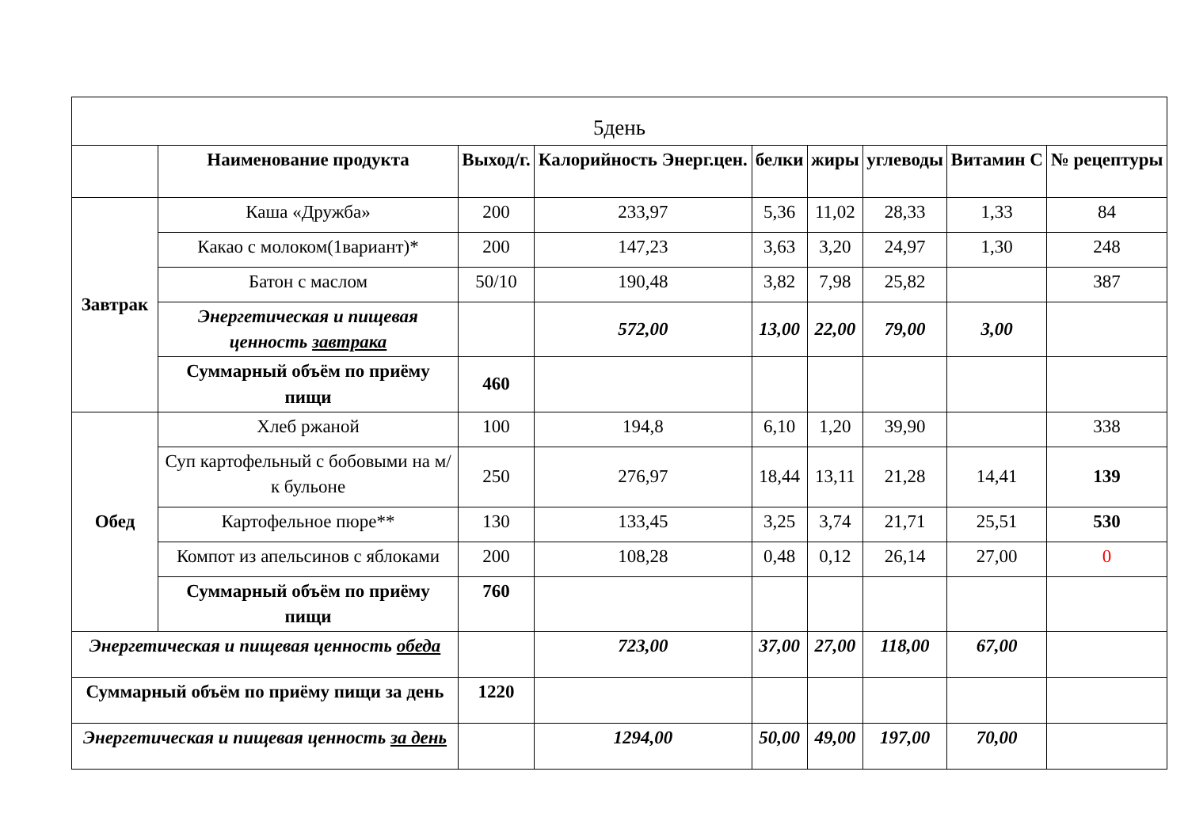| 5день | | | | | | | | |
| | Наименование продукта | Выход/г. | Калорийность Энерг.цен. | белки | жиры | углеводы | Витамин С | № рецептуры |
| Завтрак | Каша «Дружба» | 200 | 233,97 | 5,36 | 11,02 | 28,33 | 1,33 | 84 |
| | Какао с молоком(1вариант)* | 200 | 147,23 | 3,63 | 3,20 | 24,97 | 1,30 | 248 |
| | Батон с маслом | 50/10 | 190,48 | 3,82 | 7,98 | 25,82 | | 387 |
| | Энергетическая и пищевая ценность завтрака | | 572,00 | 13,00 | 22,00 | 79,00 | 3,00 | |
| | Суммарный объём по приёму пищи | 460 | | | | | | |
| Обед | Хлеб ржаной | 100 | 194,8 | 6,10 | 1,20 | 39,90 | | 338 |
| | Суп картофельный с бобовыми на м/к бульоне | 250 | 276,97 | 18,44 | 13,11 | 21,28 | 14,41 | 139 |
| | Картофельное пюре** | 130 | 133,45 | 3,25 | 3,74 | 21,71 | 25,51 | 530 |
| | Компот из апельсинов с яблоками | 200 | 108,28 | 0,48 | 0,12 | 26,14 | 27,00 | 0 |
| | Суммарный объём по приёму пищи | 760 | | | | | | |
| Энергетическая и пищевая ценность обеда | | | 723,00 | 37,00 | 27,00 | 118,00 | 67,00 | |
| Суммарный объём по приёму пищи за день | | 1220 | | | | | | |
| Энергетическая и пищевая ценность за день | | | 1294,00 | 50,00 | 49,00 | 197,00 | 70,00 | |